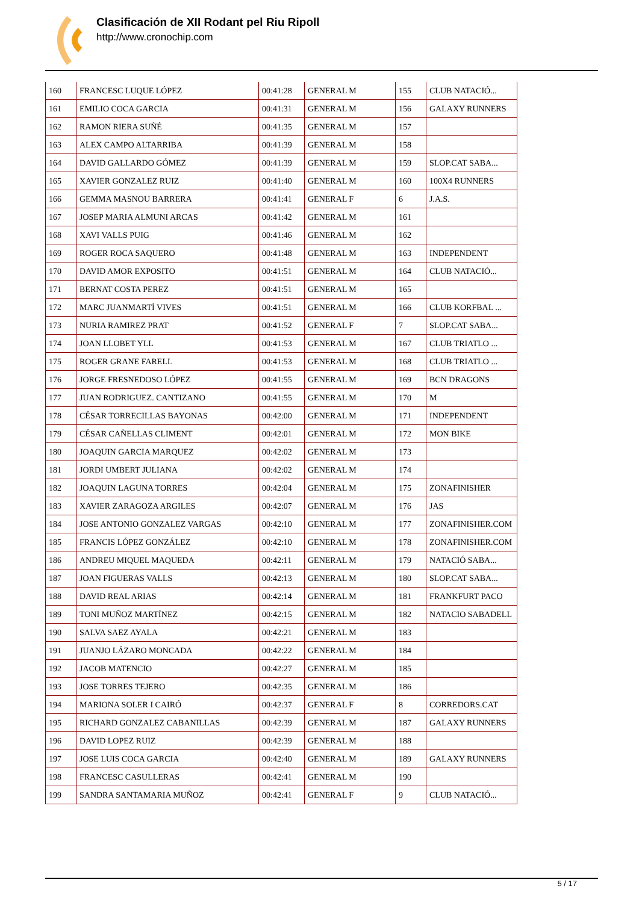Clasificación de XII Rodant pel Riu Ripoll
http://www.cronochip.com
| 160 | FRANCESC LUQUE LÓPEZ | 00:41:28 | GENERAL M | 155 | CLUB NATACIÓ... |
| 161 | EMILIO COCA GARCIA | 00:41:31 | GENERAL M | 156 | GALAXY RUNNERS |
| 162 | RAMON RIERA SUÑÉ | 00:41:35 | GENERAL M | 157 | |
| 163 | ALEX CAMPO ALTARRIBA | 00:41:39 | GENERAL M | 158 | |
| 164 | DAVID GALLARDO GÓMEZ | 00:41:39 | GENERAL M | 159 | SLOP.CAT SABA... |
| 165 | XAVIER GONZALEZ RUIZ | 00:41:40 | GENERAL M | 160 | 100X4 RUNNERS |
| 166 | GEMMA MASNOU BARRERA | 00:41:41 | GENERAL F | 6 | J.A.S. |
| 167 | JOSEP MARIA ALMUNI ARCAS | 00:41:42 | GENERAL M | 161 | |
| 168 | XAVI VALLS PUIG | 00:41:46 | GENERAL M | 162 | |
| 169 | ROGER ROCA SAQUERO | 00:41:48 | GENERAL M | 163 | INDEPENDENT |
| 170 | DAVID AMOR EXPOSITO | 00:41:51 | GENERAL M | 164 | CLUB NATACIÓ... |
| 171 | BERNAT COSTA PEREZ | 00:41:51 | GENERAL M | 165 | |
| 172 | MARC JUANMARTÍ VIVES | 00:41:51 | GENERAL M | 166 | CLUB KORFBAL ... |
| 173 | NURIA RAMIREZ PRAT | 00:41:52 | GENERAL F | 7 | SLOP.CAT SABA... |
| 174 | JOAN LLOBET YLL | 00:41:53 | GENERAL M | 167 | CLUB TRIATLO ... |
| 175 | ROGER GRANE FARELL | 00:41:53 | GENERAL M | 168 | CLUB TRIATLO ... |
| 176 | JORGE FRESNEDOSO LÓPEZ | 00:41:55 | GENERAL M | 169 | BCN DRAGONS |
| 177 | JUAN RODRIGUEZ. CANTIZANO | 00:41:55 | GENERAL M | 170 | M |
| 178 | CÉSAR TORRECILLAS BAYONAS | 00:42:00 | GENERAL M | 171 | INDEPENDENT |
| 179 | CÉSAR CAÑELLAS CLIMENT | 00:42:01 | GENERAL M | 172 | MON BIKE |
| 180 | JOAQUIN GARCIA MARQUEZ | 00:42:02 | GENERAL M | 173 | |
| 181 | JORDI UMBERT JULIANA | 00:42:02 | GENERAL M | 174 | |
| 182 | JOAQUIN LAGUNA TORRES | 00:42:04 | GENERAL M | 175 | ZONAFINISHER |
| 183 | XAVIER ZARAGOZA ARGILES | 00:42:07 | GENERAL M | 176 | JAS |
| 184 | JOSE ANTONIO GONZALEZ VARGAS | 00:42:10 | GENERAL M | 177 | ZONAFINISHER.COM |
| 185 | FRANCIS LÓPEZ GONZÁLEZ | 00:42:10 | GENERAL M | 178 | ZONAFINISHER.COM |
| 186 | ANDREU MIQUEL MAQUEDA | 00:42:11 | GENERAL M | 179 | NATACIÓ SABA... |
| 187 | JOAN FIGUERAS VALLS | 00:42:13 | GENERAL M | 180 | SLOP.CAT SABA... |
| 188 | DAVID REAL ARIAS | 00:42:14 | GENERAL M | 181 | FRANKFURT PACO |
| 189 | TONI MUÑOZ MARTÍNEZ | 00:42:15 | GENERAL M | 182 | NATACIO SABADELL |
| 190 | SALVA SAEZ AYALA | 00:42:21 | GENERAL M | 183 | |
| 191 | JUANJO LÁZARO MONCADA | 00:42:22 | GENERAL M | 184 | |
| 192 | JACOB MATENCIO | 00:42:27 | GENERAL M | 185 | |
| 193 | JOSE TORRES TEJERO | 00:42:35 | GENERAL M | 186 | |
| 194 | MARIONA SOLER I CAIRÓ | 00:42:37 | GENERAL F | 8 | CORREDORS.CAT |
| 195 | RICHARD GONZALEZ CABANILLAS | 00:42:39 | GENERAL M | 187 | GALAXY RUNNERS |
| 196 | DAVID LOPEZ RUIZ | 00:42:39 | GENERAL M | 188 | |
| 197 | JOSE LUIS COCA GARCIA | 00:42:40 | GENERAL M | 189 | GALAXY RUNNERS |
| 198 | FRANCESC CASULLERAS | 00:42:41 | GENERAL M | 190 | |
| 199 | SANDRA SANTAMARIA MUÑOZ | 00:42:41 | GENERAL F | 9 | CLUB NATACIÓ... |
5 / 17